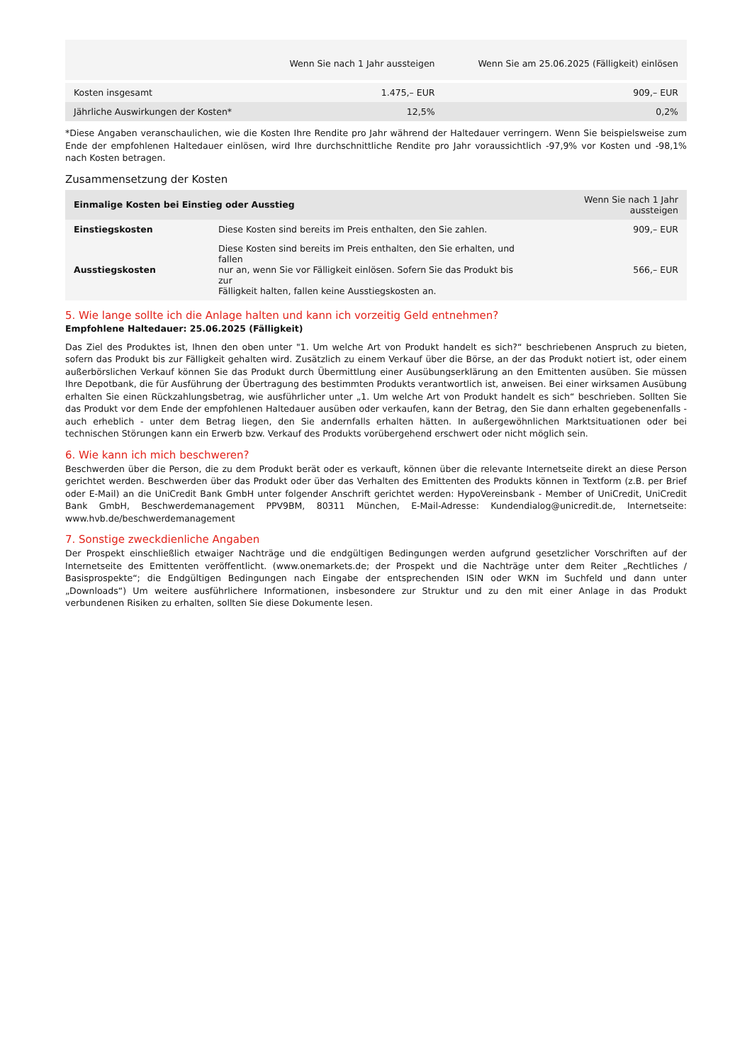| | Wenn Sie nach 1 Jahr aussteigen | Wenn Sie am 25.06.2025 (Fälligkeit) einlösen |
| --- | --- | --- |
| Kosten insgesamt | 1.475,– EUR | 909,– EUR |
| Jährliche Auswirkungen der Kosten* | 12,5% | 0,2% |
*Diese Angaben veranschaulichen, wie die Kosten Ihre Rendite pro Jahr während der Haltedauer verringern. Wenn Sie beispielsweise zum Ende der empfohlenen Haltedauer einlösen, wird Ihre durchschnittliche Rendite pro Jahr voraussichtlich -97,9% vor Kosten und -98,1% nach Kosten betragen.
Zusammensetzung der Kosten
| Einmalige Kosten bei Einstieg oder Ausstieg | | Wenn Sie nach 1 Jahr aussteigen |
| Einstiegskosten | Diese Kosten sind bereits im Preis enthalten, den Sie zahlen. | 909,– EUR |
| Ausstiegskosten | Diese Kosten sind bereits im Preis enthalten, den Sie erhalten, und fallen nur an, wenn Sie vor Fälligkeit einlösen. Sofern Sie das Produkt bis zur Fälligkeit halten, fallen keine Ausstiegskosten an. | 566,– EUR |
5. Wie lange sollte ich die Anlage halten und kann ich vorzeitig Geld entnehmen?
Empfohlene Haltedauer: 25.06.2025 (Fälligkeit)
Das Ziel des Produktes ist, Ihnen den oben unter "1. Um welche Art von Produkt handelt es sich?“ beschriebenen Anspruch zu bieten, sofern das Produkt bis zur Fälligkeit gehalten wird. Zusätzlich zu einem Verkauf über die Börse, an der das Produkt notiert ist, oder einem außerbörslichen Verkauf können Sie das Produkt durch Übermittlung einer Ausübungserklärung an den Emittenten ausüben. Sie müssen Ihre Depotbank, die für Ausführung der Übertragung des bestimmten Produkts verantwortlich ist, anweisen. Bei einer wirksamen Ausübung erhalten Sie einen Rückzahlungsbetrag, wie ausführlicher unter „1. Um welche Art von Produkt handelt es sich“ beschrieben. Sollten Sie das Produkt vor dem Ende der empfohlenen Haltedauer ausüben oder verkaufen, kann der Betrag, den Sie dann erhalten gegebenenfalls - auch erheblich - unter dem Betrag liegen, den Sie andernfalls erhalten hätten. In außergewöhnlichen Marktsituationen oder bei technischen Störungen kann ein Erwerb bzw. Verkauf des Produkts vorübergehend erschwert oder nicht möglich sein.
6. Wie kann ich mich beschweren?
Beschwerden über die Person, die zu dem Produkt berät oder es verkauft, können über die relevante Internetseite direkt an diese Person gerichtet werden. Beschwerden über das Produkt oder über das Verhalten des Emittenten des Produkts können in Textform (z.B. per Brief oder E-Mail) an die UniCredit Bank GmbH unter folgender Anschrift gerichtet werden: HypoVereinsbank - Member of UniCredit, UniCredit Bank GmbH, Beschwerdemanagement PPV9BM, 80311 München, E-Mail-Adresse: Kundendialog@unicredit.de, Internetseite: www.hvb.de/beschwerdemanagement
7. Sonstige zweckdienliche Angaben
Der Prospekt einschließlich etwaiger Nachträge und die endgültigen Bedingungen werden aufgrund gesetzlicher Vorschriften auf der Internetseite des Emittenten veröffentlicht. (www.onemarkets.de; der Prospekt und die Nachträge unter dem Reiter „Rechtliches / Basisprospekte“; die Endgültigen Bedingungen nach Eingabe der entsprechenden ISIN oder WKN im Suchfeld und dann unter „Downloads“) Um weitere ausführlichere Informationen, insbesondere zur Struktur und zu den mit einer Anlage in das Produkt verbundenen Risiken zu erhalten, sollten Sie diese Dokumente lesen.